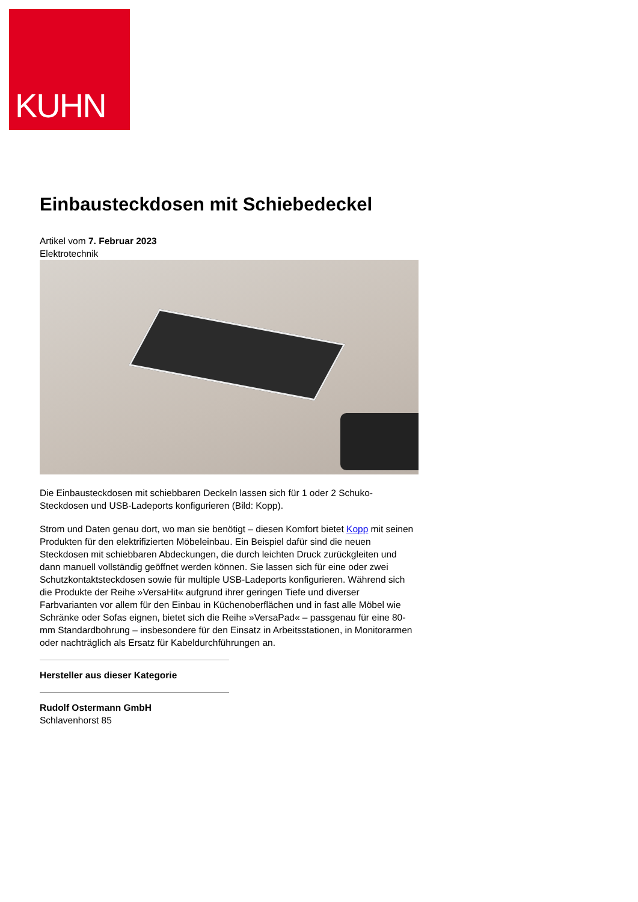KUHN
Einbausteckdosen mit Schiebedeckel
Artikel vom 7. Februar 2023
Elektrotechnik
Die Einbausteckdosen mit schiebbaren Deckeln lassen sich für 1 oder 2 Schuko-Steckdosen und USB-Ladeports konfigurieren (Bild: Kopp).
Strom und Daten genau dort, wo man sie benötigt – diesen Komfort bietet Kopp mit seinen Produkten für den elektrifizierten Möbeleinbau. Ein Beispiel dafür sind die neuen Steckdosen mit schiebbaren Abdeckungen, die durch leichten Druck zurückgleiten und dann manuell vollständig geöffnet werden können. Sie lassen sich für eine oder zwei Schutzkontaktsteckdosen sowie für multiple USB-Ladeports konfigurieren. Während sich die Produkte der Reihe »VersaHit« aufgrund ihrer geringen Tiefe und diverser Farbvarianten vor allem für den Einbau in Küchenoberflächen und in fast alle Möbel wie Schränke oder Sofas eignen, bietet sich die Reihe »VersaPad« – passgenau für eine 80-mm Standardbohrung – insbesondere für den Einsatz in Arbeitsstationen, in Monitorarmen oder nachträglich als Ersatz für Kabeldurchführungen an.
Hersteller aus dieser Kategorie
Rudolf Ostermann GmbH
Schlavenhorst 85